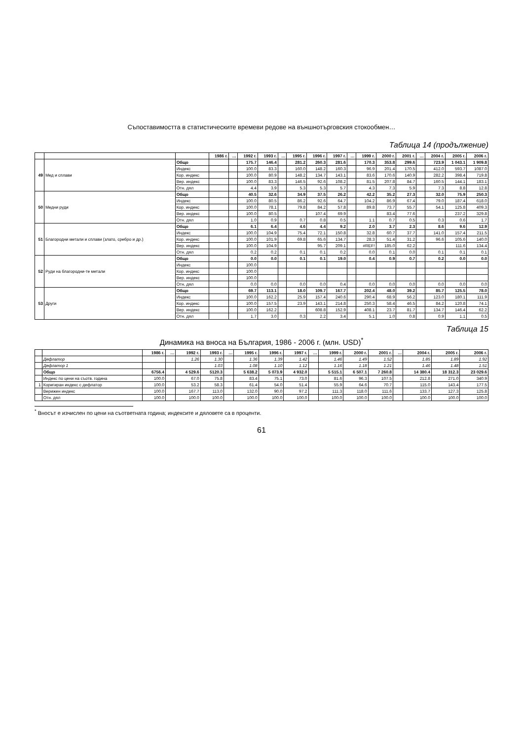Съпоставимостта в статистическите времеви редове на външнотърговския стокообмен…
Таблица 14 (продължение)
| | | | 1986 г. | … | 1992 г. | 1993 г. | … | 1995 г. | 1996 г. | 1997 г. | … | 1999 г. | 2000 г. | 2001 г. | … | 2004 г. | 2005 г. | 2006 г. |
| --- | --- | --- | --- | --- | --- | --- | --- | --- | --- | --- | --- | --- | --- | --- | --- | --- | --- | --- |
| 49 | Мед и сплави | Общо | | | 175.7 | 146.4 | | 281.2 | 260.3 | 281.6 | | 170.3 | 353.8 | 299.6 | | 723.9 | 1 043.1 | 1 909.8 |
| | | Индекс | | | 100.0 | 83.3 | | 160.0 | 148.2 | 160.3 | | 96.9 | 201.4 | 170.5 | | 412.0 | 593.7 | 1087.0 |
| | | Кор. индекс | | | 100.0 | 80.9 | | 148.2 | 134.7 | 143.1 | | 83.6 | 170.6 | 140.9 | | 282.2 | 398.4 | 719.8 |
| | | Вер. индекс | | | 100.0 | 83.3 | | 146.5 | 92.6 | 108.2 | | 81.5 | 207.8 | 84.7 | | 160.5 | 144.1 | 183.1 |
| | | Отн. дял | | | 4.4 | 3.9 | | 5.3 | 5.3 | 5.7 | | 4.3 | 7.3 | 5.9 | | 7.3 | 8.8 | 12.8 |
| 50 | Медни руди | Общо | | | 40.5 | 32.6 | | 34.9 | 37.5 | 26.2 | | 42.2 | 35.2 | 27.3 | | 32.0 | 75.9 | 250.3 |
| | | Индекс | | | 100.0 | 80.5 | | 86.2 | 92.6 | 64.7 | | 104.2 | 86.9 | 67.4 | | 79.0 | 187.4 | 618.0 |
| | | Кор. индекс | | | 100.0 | 78.1 | | 79.8 | 84.2 | 57.8 | | 89.8 | 73.7 | 55.7 | | 54.1 | 125.8 | 409.3 |
| | | Вер. индекс | | | 100.0 | 80.5 | | | 107.4 | 69.9 | | | 83.4 | 77.6 | | | 237.2 | 329.8 |
| | | Отн. дял | | | 1.0 | 0.9 | | 0.7 | 0.8 | 0.5 | | 1.1 | 0.7 | 0.5 | | 0.3 | 0.6 | 1.7 |
| 51 | Благородни метали и сплави (злато, сребро и др.) | Общо | | | 6.1 | 6.4 | | 4.6 | 4.4 | 9.2 | | 2.0 | 3.7 | 2.3 | | 8.6 | 9.6 | 12.9 |
| | | Индекс | | | 100.0 | 104.9 | | 75.4 | 72.1 | 150.8 | | 32.8 | 60.7 | 37.7 | | 141.0 | 157.4 | 211.5 |
| | | Кор. индекс | | | 100.0 | 101.9 | | 69.8 | 65.6 | 134.7 | | 28.3 | 51.4 | 31.2 | | 96.6 | 105.6 | 140.0 |
| | | Вер. индекс | | | 100.0 | 104.9 | | | 95.7 | 209.1 | | #REF! | 185.0 | 62.2 | | | 111.6 | 134.4 |
| | | Отн. дял | | | 0.2 | 0.2 | | 0.1 | 0.1 | 0.2 | | 0.0 | 0.1 | 0.0 | | 0.1 | 0.1 | 0.1 |
| 52 | Руди на благородни-те метали | Общо | | | 0.0 | 0.0 | | 0.1 | 0.1 | 19.0 | | 0.4 | 0.9 | 0.7 | | 0.2 | 0.0 | 0.0 |
| | | Индекс | | | 100.0 | | | | | | | | | | | | | |
| | | Кор. индекс | | | 100.0 | | | | | | | | | | | | | |
| | | Вер. индекс | | | 100.0 | | | | | | | | | | | | | |
| | | Отн. дял | | | 0.0 | 0.0 | | 0.0 | 0.0 | 0.4 | | 0.0 | 0.0 | 0.0 | | 0.0 | 0.0 | 0.0 |
| 53 | Други | Общо | | | 69.7 | 113.1 | | 18.0 | 109.7 | 167.7 | | 202.4 | 48.0 | 39.2 | | 85.7 | 125.5 | 78.0 |
| | | Индекс | | | 100.0 | 162.2 | | 25.9 | 157.4 | 240.6 | | 290.4 | 68.9 | 56.2 | | 123.0 | 180.1 | 111.9 |
| | | Кор. индекс | | | 100.0 | 157.5 | | 23.9 | 143.1 | 214.8 | | 250.3 | 58.4 | 46.5 | | 84.2 | 120.8 | 74.1 |
| | | Вер. индекс | | | 100.0 | 162.2 | | | 608.8 | 152.9 | | 408.1 | 23.7 | 81.7 | | 134.7 | 146.4 | 62.2 |
| | | Отн. дял | | | 1.7 | 3.0 | | 0.3 | 2.2 | 3.4 | | 5.1 | 1.0 | 0.8 | | 0.9 | 1.1 | 0.5 |
Таблица 15
Динамика на вноса на България, 1986 - 2006 г. (млн. USD)<sup>*</sup>
| | | 1986 г. | … | 1992 г. | 1993 г. | … | 1995 г. | 1996 г. | 1997 г. | … | 1999 г. | 2000 г. | 2001 г. | … | 2004 г. | 2005 г. | 2006 г. |
| --- | --- | --- | --- | --- | --- | --- | --- | --- | --- | --- | --- | --- | --- | --- | --- | --- | --- |
| | Дефлатор | | | 1.26 | 1.30 | | 1.36 | 1.39 | 1.42 | | 1.46 | 1.49 | 1.52 | | 1.85 | 1.89 | 1.92 |
| | Дефлатор 1 | | | | 1.03 | | 1.08 | 1.10 | 1.12 | | 1.16 | 1.18 | 1.21 | | 1.46 | 1.48 | 1.51 |
| | Общо | 6756.4 | | 4 529.6 | 5120.3 | | 5 638.2 | 5 073.9 | 4 932.0 | | 5 515.1 | 6 507.1 | 7 260.8 | | 14 380.4 | 18 312.3 | 23 029.6 |
| | Индекс по цени на съотв. година | 100.0 | | 67.0 | 75.8 | | 83.4 | 75.1 | 73.0 | | 81.6 | 96.3 | 107.5 | | 212.8 | 271.0 | 340.9 |
| 1 | Коригиран индекс с дефлатор | 100.0 | | 53.2 | 58.3 | | 61.4 | 54.0 | 51.4 | | 55.9 | 64.6 | 70.7 | | 115.0 | 143.4 | 177.5 |
| | Верижен индекс | 100.0 | | 167.7 | 113.0 | | 132.0 | 90.0 | 97.2 | | 111.3 | 118.0 | 111.6 | | 133.7 | 127.3 | 125.8 |
| | Отн. дял | 100.0 | | 100.0 | 100.0 | | 100.0 | 100.0 | 100.0 | | 100.0 | 100.0 | 100.0 | | 100.0 | 100.0 | 100.0 |
<sup>*</sup> Вносът е изчислен по цени на съответната година; индексите и дяловете са в проценти.
61